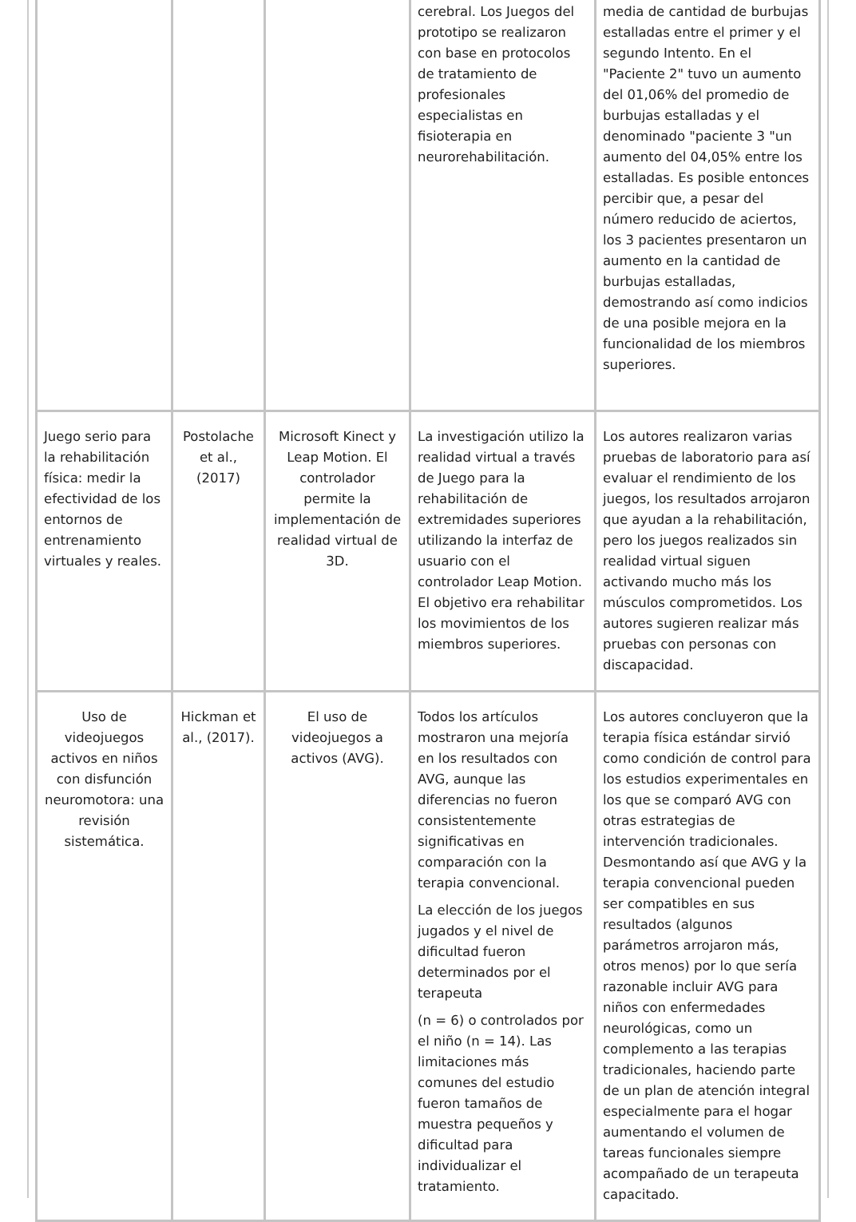| | | | cerebral. Los Juegos del prototipo se realizaron con base en protocolos de tratamiento de profesionales especialistas en fisioterapia en neurorehabilitación. | media de cantidad de burbujas estalladas entre el primer y el segundo Intento. En el "Paciente 2" tuvo un aumento del 01,06% del promedio de burbujas estalladas y el denominado "paciente 3 "un aumento del 04,05% entre los estalladas. Es posible entonces percibir que, a pesar del número reducido de aciertos, los 3 pacientes presentaron un aumento en la cantidad de burbujas estalladas, demostrando así como indicios de una posible mejora en la funcionalidad de los miembros superiores. |
| Juego serio para la rehabilitación física: medir la efectividad de los entornos de entrenamiento virtuales y reales. | Postolache et al., (2017) | Microsoft Kinect y Leap Motion. El controlador permite la implementación de realidad virtual de 3D. | La investigación utilizo la realidad virtual a través de Juego para la rehabilitación de extremidades superiores utilizando la interfaz de usuario con el controlador Leap Motion. El objetivo era rehabilitar los movimientos de los miembros superiores. | Los autores realizaron varias pruebas de laboratorio para así evaluar el rendimiento de los juegos, los resultados arrojaron que ayudan a la rehabilitación, pero los juegos realizados sin realidad virtual siguen activando mucho más los músculos comprometidos. Los autores sugieren realizar más pruebas con personas con discapacidad. |
| Uso de videojuegos activos en niños con disfunción neuromotora: una revisión sistemática. | Hickman et al., (2017). | El uso de videojuegos a activos (AVG). | Todos los artículos mostraron una mejoría en los resultados con AVG, aunque las diferencias no fueron consistentemente significativas en comparación con la terapia convencional. La elección de los juegos jugados y el nivel de dificultad fueron determinados por el terapeuta (n = 6) o controlados por el niño (n = 14). Las limitaciones más comunes del estudio fueron tamaños de muestra pequeños y dificultad para individualizar el tratamiento. | Los autores concluyeron que la terapia física estándar sirvió como condición de control para los estudios experimentales en los que se comparó AVG con otras estrategias de intervención tradicionales. Desmontando así que AVG y la terapia convencional pueden ser compatibles en sus resultados (algunos parámetros arrojaron más, otros menos) por lo que sería razonable incluir AVG para niños con enfermedades neurológicas, como un complemento a las terapias tradicionales, haciendo parte de un plan de atención integral especialmente para el hogar aumentando el volumen de tareas funcionales siempre acompañado de un terapeuta capacitado. |